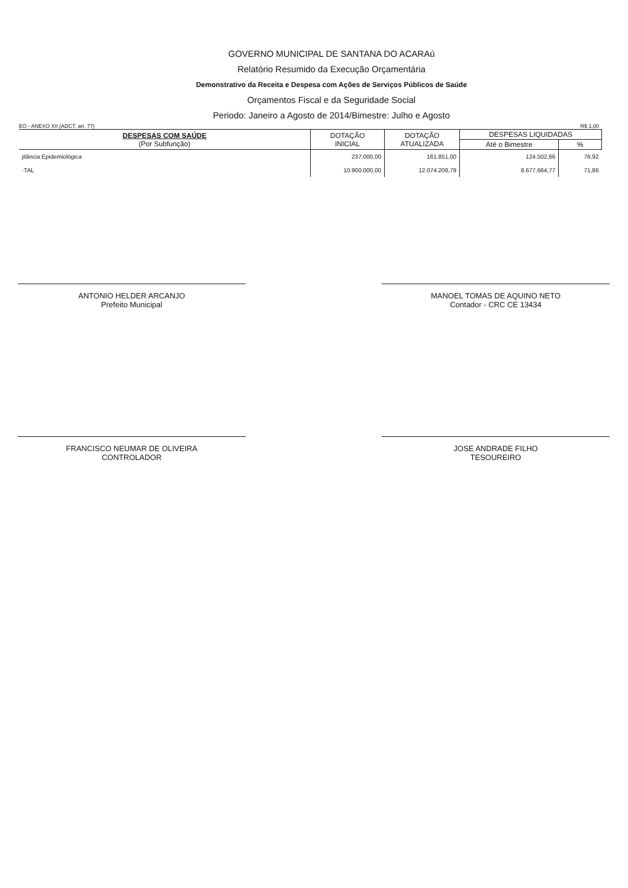GOVERNO MUNICIPAL DE SANTANA DO ACARAú
Relatório Resumido da Execução Orçamentária
Demonstrativo da Receita e Despesa com Ações de Serviços Públicos de Saúde
Orçamentos Fiscal e da Seguridade Social
Periodo: Janeiro a Agosto de 2014/Bimestre: Julho e Agosto
EO - ANEXO XII (ADCT. art. 77) R$ 1,00
| DESPESAS COM SAÚDE (Por Subfunção) | DOTAÇÃO INICIAL | DOTAÇÃO ATUALIZADA | DESPESAS LIQUIDADAS | |
| --- | --- | --- | --- | --- |
| | | | Até o Bimestre | % |
| jilância Epidemiológica | 237.000,00 | 161.851,00 | 124.502,66 | 76,92 |
| ·TAL | 10.900.000,00 | 12.074.208,79 | 8.677.664,77 | 71,86 |
ANTONIO HELDER ARCANJO
Prefeito Municipal
MANOEL TOMAS DE AQUINO NETO
Contador - CRC CE 13434
FRANCISCO NEUMAR DE OLIVEIRA
CONTROLADOR
JOSE ANDRADE FILHO
TESOUREIRO